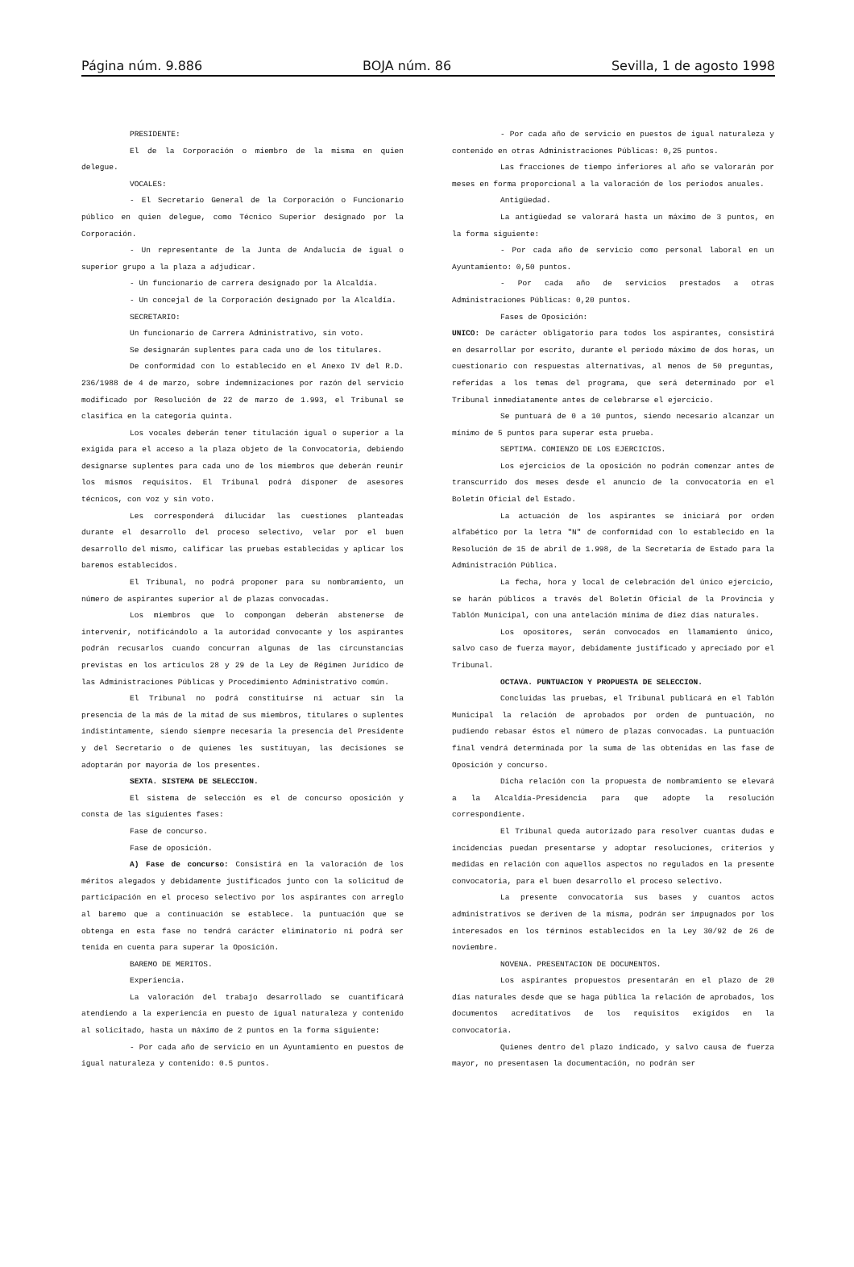Página núm. 9.886 BOJA núm. 86 Sevilla, 1 de agosto 1998
PRESIDENTE:
El de la Corporación o miembro de la misma en quien delegue.
VOCALES:
- El Secretario General de la Corporación o Funcionario público en quien delegue, como Técnico Superior designado por la Corporación.
- Un representante de la Junta de Andalucía de igual o superior grupo a la plaza a adjudicar.
- Un funcionario de carrera designado por la Alcaldía.
- Un concejal de la Corporación designado por la Alcaldía.
SECRETARIO:
Un funcionario de Carrera Administrativo, sin voto.
Se designarán suplentes para cada uno de los titulares.
De conformidad con lo establecido en el Anexo IV del R.D. 236/1988 de 4 de marzo, sobre indemnizaciones por razón del servicio modificado por Resolución de 22 de marzo de 1.993, el Tribunal se clasifica en la categoría quinta.
Los vocales deberán tener titulación igual o superior a la exigida para el acceso a la plaza objeto de la Convocatoria, debiendo designarse suplentes para cada uno de los miembros que deberán reunir los mismos requisitos. El Tribunal podrá disponer de asesores técnicos, con voz y sin voto.
Les corresponderá dilucidar las cuestiones planteadas durante el desarrollo del proceso selectivo, velar por el buen desarrollo del mismo, calificar las pruebas establecidas y aplicar los baremos establecidos.
El Tribunal, no podrá proponer para su nombramiento, un número de aspirantes superior al de plazas convocadas.
Los miembros que lo compongan deberán abstenerse de intervenir, notificándolo a la autoridad convocante y los aspirantes podrán recusarlos cuando concurran algunas de las circunstancias previstas en los artículos 28 y 29 de la Ley de Régimen Jurídico de las Administraciones Públicas y Procedimiento Administrativo común.
El Tribunal no podrá constituirse ni actuar sin la presencia de la más de la mitad de sus miembros, titulares o suplentes indistintamente, siendo siempre necesaria la presencia del Presidente y del Secretario o de quienes les sustituyan, las decisiones se adoptarán por mayoría de los presentes.
SEXTA. SISTEMA DE SELECCION.
El sistema de selección es el de concurso oposición y consta de las siguientes fases:
Fase de concurso.
Fase de oposición.
A) Fase de concurso: Consistirá en la valoración de los méritos alegados y debidamente justificados junto con la solicitud de participación en el proceso selectivo por los aspirantes con arreglo al baremo que a continuación se establece. la puntuación que se obtenga en esta fase no tendrá carácter eliminatorio ni podrá ser tenida en cuenta para superar la Oposición.
BAREMO DE MERITOS.
Experiencia.
La valoración del trabajo desarrollado se cuantificará atendiendo a la experiencia en puesto de igual naturaleza y contenido al solicitado, hasta un máximo de 2 puntos en la forma siguiente:
- Por cada año de servicio en un Ayuntamiento en puestos de igual naturaleza y contenido: 0.5 puntos.
- Por cada año de servicio en puestos de igual naturaleza y contenido en otras Administraciones Públicas: 0,25 puntos.
Las fracciones de tiempo inferiores al año se valorarán por meses en forma proporcional a la valoración de los periodos anuales.
Antigüedad.
La antigüedad se valorará hasta un máximo de 3 puntos, en la forma siguiente:
- Por cada año de servicio como personal laboral en un Ayuntamiento: 0,50 puntos.
- Por cada año de servicios prestados a otras Administraciones Públicas: 0,20 puntos.
Fases de Oposición:
UNICO: De carácter obligatorio para todos los aspirantes, consistirá en desarrollar por escrito, durante el periodo máximo de dos horas, un cuestionario con respuestas alternativas, al menos de 50 preguntas, referidas a los temas del programa, que será determinado por el Tribunal inmediatamente antes de celebrarse el ejercicio.
Se puntuará de 0 a 10 puntos, siendo necesario alcanzar un mínimo de 5 puntos para superar esta prueba.
SEPTIMA. COMIENZO DE LOS EJERCICIOS.
Los ejercicios de la oposición no podrán comenzar antes de transcurrido dos meses desde el anuncio de la convocatoria en el Boletín Oficial del Estado.
La actuación de los aspirantes se iniciará por orden alfabético por la letra "N" de conformidad con lo establecido en la Resolución de 15 de abril de 1.998, de la Secretaría de Estado para la Administración Pública.
La fecha, hora y local de celebración del único ejercicio, se harán públicos a través del Boletín Oficial de la Provincia y Tablón Municipal, con una antelación mínima de diez días naturales.
Los opositores, serán convocados en llamamiento único, salvo caso de fuerza mayor, debidamente justificado y apreciado por el Tribunal.
OCTAVA. PUNTUACION Y PROPUESTA DE SELECCION.
Concluidas las pruebas, el Tribunal publicará en el Tablón Municipal la relación de aprobados por orden de puntuación, no pudiendo rebasar éstos el número de plazas convocadas. La puntuación final vendrá determinada por la suma de las obtenidas en las fase de Oposición y concurso.
Dicha relación con la propuesta de nombramiento se elevará a la Alcaldía-Presidencia para que adopte la resolución correspondiente.
El Tribunal queda autorizado para resolver cuantas dudas e incidencias puedan presentarse y adoptar resoluciones, criterios y medidas en relación con aquellos aspectos no regulados en la presente convocatoria, para el buen desarrollo el proceso selectivo.
La presente convocatoria sus bases y cuantos actos administrativos se deriven de la misma, podrán ser impugnados por los interesados en los términos establecidos en la Ley 30/92 de 26 de noviembre.
NOVENA. PRESENTACION DE DOCUMENTOS.
Los aspirantes propuestos presentarán en el plazo de 20 días naturales desde que se haga pública la relación de aprobados, los documentos acreditativos de los requisitos exigidos en la convocatoria.
Quienes dentro del plazo indicado, y salvo causa de fuerza mayor, no presentasen la documentación, no podrán ser